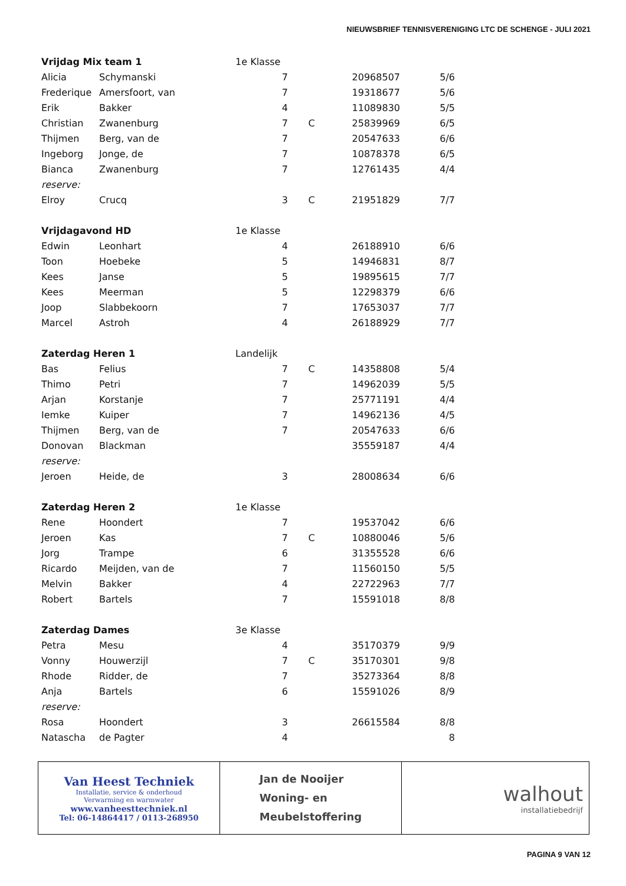NIEUWSBRIEF TENNISVERENIGING LTC DE SCHENGE - JULI 2021
| Vrijdag Mix team 1 | | 1e Klasse | | | |
| Alicia | Schymanski | 7 | | 20968507 | 5/6 |
| Frederique | Amersfoort, van | 7 | | 19318677 | 5/6 |
| Erik | Bakker | 4 | | 11089830 | 5/5 |
| Christian | Zwanenburg | 7 | C | 25839969 | 6/5 |
| Thijmen | Berg, van de | 7 | | 20547633 | 6/6 |
| Ingeborg | Jonge, de | 7 | | 10878378 | 6/5 |
| Bianca | Zwanenburg | 7 | | 12761435 | 4/4 |
| reserve: | | | | | |
| Elroy | Crucq | 3 | C | 21951829 | 7/7 |
| Vrijdagavond HD | | 1e Klasse | | | |
| Edwin | Leonhart | 4 | | 26188910 | 6/6 |
| Toon | Hoebeke | 5 | | 14946831 | 8/7 |
| Kees | Janse | 5 | | 19895615 | 7/7 |
| Kees | Meerman | 5 | | 12298379 | 6/6 |
| Joop | Slabbekoorn | 7 | | 17653037 | 7/7 |
| Marcel | Astroh | 4 | | 26188929 | 7/7 |
| Zaterdag Heren 1 | | Landelijk | | | |
| Bas | Felius | 7 | C | 14358808 | 5/4 |
| Thimo | Petri | 7 | | 14962039 | 5/5 |
| Arjan | Korstanje | 7 | | 25771191 | 4/4 |
| Iemke | Kuiper | 7 | | 14962136 | 4/5 |
| Thijmen | Berg, van de | 7 | | 20547633 | 6/6 |
| Donovan | Blackman | | | 35559187 | 4/4 |
| reserve: | | | | | |
| Jeroen | Heide, de | 3 | | 28008634 | 6/6 |
| Zaterdag Heren 2 | | 1e Klasse | | | |
| Rene | Hoondert | 7 | | 19537042 | 6/6 |
| Jeroen | Kas | 7 | C | 10880046 | 5/6 |
| Jorg | Trampe | 6 | | 31355528 | 6/6 |
| Ricardo | Meijden, van de | 7 | | 11560150 | 5/5 |
| Melvin | Bakker | 4 | | 22722963 | 7/7 |
| Robert | Bartels | 7 | | 15591018 | 8/8 |
| Zaterdag Dames | | 3e Klasse | | | |
| Petra | Mesu | 4 | | 35170379 | 9/9 |
| Vonny | Houwerzijl | 7 | C | 35170301 | 9/8 |
| Rhode | Ridder, de | 7 | | 35273364 | 8/8 |
| Anja | Bartels | 6 | | 15591026 | 8/9 |
| reserve: | | | | | |
| Rosa | Hoondert | 3 | | 26615584 | 8/8 |
| Natascha | de Pagter | 4 | | | 8 |
Van Heest Techniek
Installatie, service & onderhoud
Verwarming en warmwater
www.vanheesttechniek.nl
Tel: 06-14864417 / 0113-268950
Jan de Nooijer
Woning- en
Meubelstoffering
walhout
installatiebedrijf
PAGINA 9 VAN 12